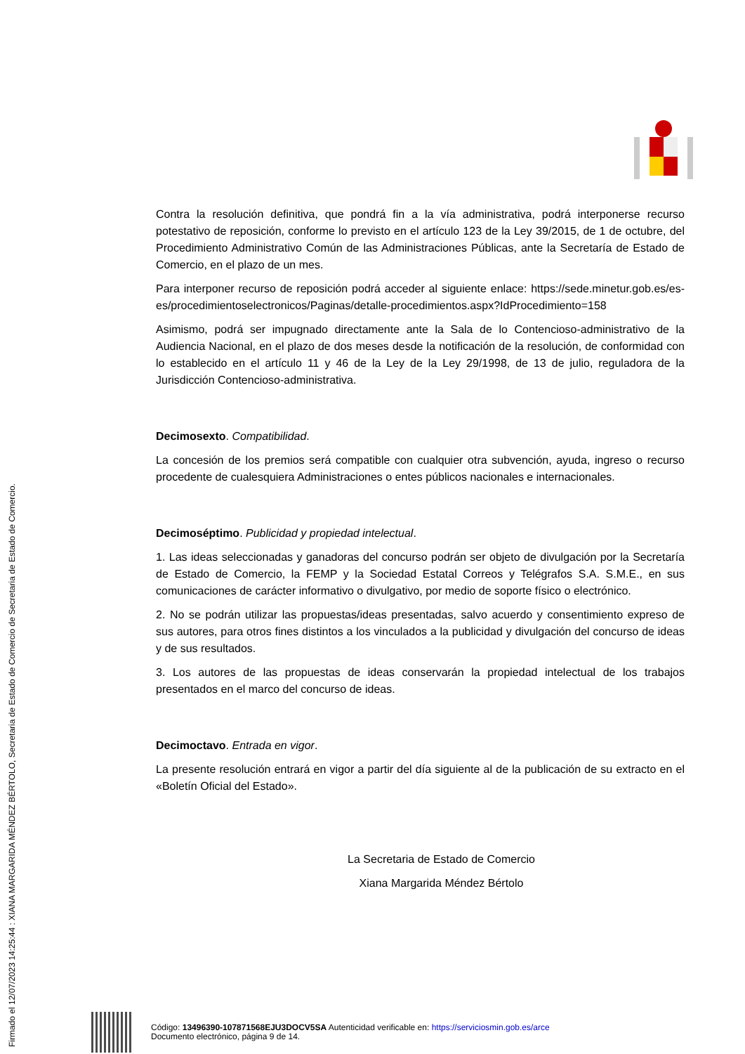Firmado el 12/07/2023 14:25:44 : XIANA MARGARIDA MÉNDEZ BÉRTOLO, Secretaria de Estado de Comercio de Secretaria de Estado de Comercio.
Contra la resolución definitiva, que pondrá fin a la vía administrativa, podrá interponerse recurso potestativo de reposición, conforme lo previsto en el artículo 123 de la Ley 39/2015, de 1 de octubre, del Procedimiento Administrativo Común de las Administraciones Públicas, ante la Secretaría de Estado de Comercio, en el plazo de un mes.
Para interponer recurso de reposición podrá acceder al siguiente enlace: https://sede.minetur.gob.es/es-es/procedimientoselectronicos/Paginas/detalle-procedimientos.aspx?IdProcedimiento=158
Asimismo, podrá ser impugnado directamente ante la Sala de lo Contencioso-administrativo de la Audiencia Nacional, en el plazo de dos meses desde la notificación de la resolución, de conformidad con lo establecido en el artículo 11 y 46 de la Ley de la Ley 29/1998, de 13 de julio, reguladora de la Jurisdicción Contencioso-administrativa.
Decimosexto. Compatibilidad.
La concesión de los premios será compatible con cualquier otra subvención, ayuda, ingreso o recurso procedente de cualesquiera Administraciones o entes públicos nacionales e internacionales.
Decimoséptimo. Publicidad y propiedad intelectual.
1. Las ideas seleccionadas y ganadoras del concurso podrán ser objeto de divulgación por la Secretaría de Estado de Comercio, la FEMP y la Sociedad Estatal Correos y Telégrafos S.A. S.M.E., en sus comunicaciones de carácter informativo o divulgativo, por medio de soporte físico o electrónico.
2. No se podrán utilizar las propuestas/ideas presentadas, salvo acuerdo y consentimiento expreso de sus autores, para otros fines distintos a los vinculados a la publicidad y divulgación del concurso de ideas y de sus resultados.
3. Los autores de las propuestas de ideas conservarán la propiedad intelectual de los trabajos presentados en el marco del concurso de ideas.
Decimoctavo. Entrada en vigor.
La presente resolución entrará en vigor a partir del día siguiente al de la publicación de su extracto en el «Boletín Oficial del Estado».
La Secretaria de Estado de Comercio
Xiana Margarida Méndez Bértolo
Código: 13496390-107871568EJU3DOCV5SA Autenticidad verificable en: https://serviciosmin.gob.es/arce
Documento electrónico, página 9 de 14.